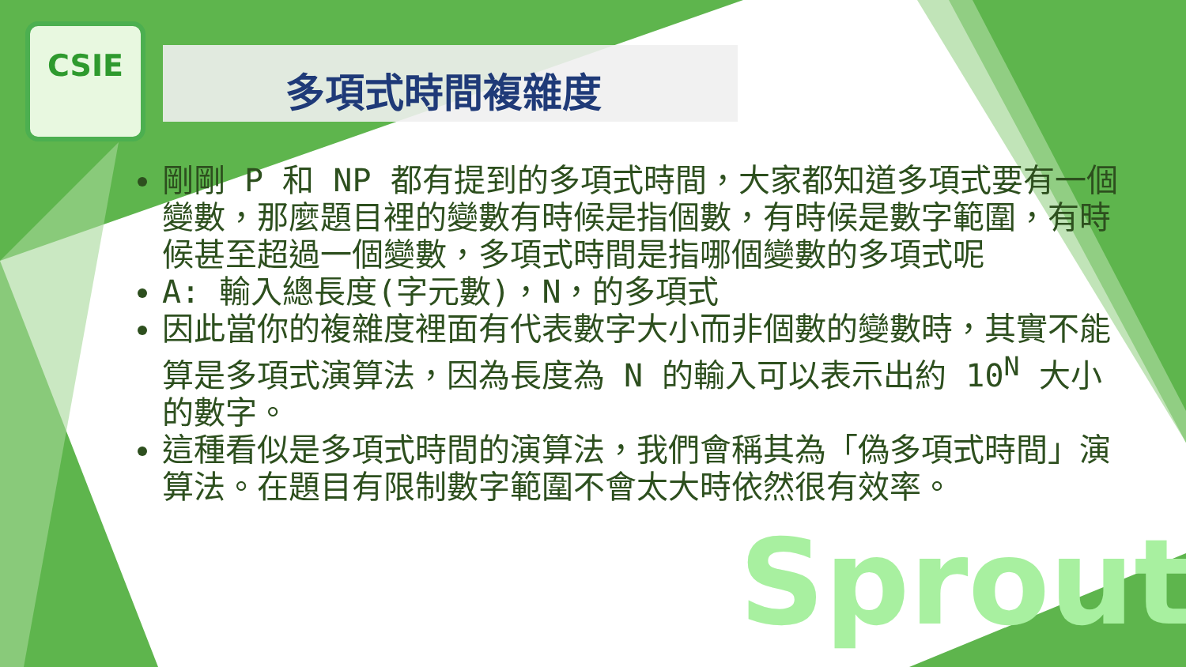Sprout
CSIE
多項式時間複雜度
剛剛 P 和 NP 都有提到的多項式時間，大家都知道多項式要有一個變數，那麼題目裡的變數有時候是指個數，有時候是數字範圍，有時候甚至超過一個變數，多項式時間是指哪個變數的多項式呢
A: 輸入總長度(字元數)，N，的多項式
因此當你的複雜度裡面有代表數字大小而非個數的變數時，其實不能算是多項式演算法，因為長度為 N 的輸入可以表示出約 10<sup>N</sup> 大小的數字。
這種看似是多項式時間的演算法，我們會稱其為「偽多項式時間」演算法。在題目有限制數字範圍不會太大時依然很有效率。